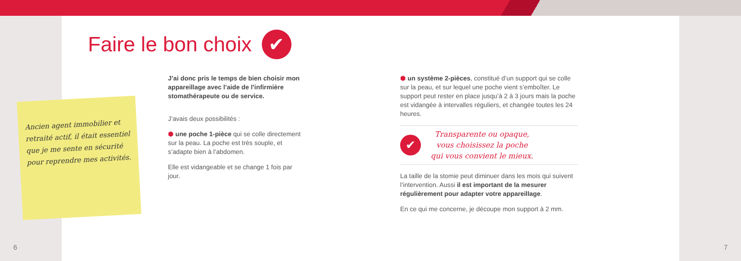Faire le bon choix ✔
Ancien agent immobilier et retraité actif, il était essentiel que je me sente en sécurité pour reprendre mes activités.
J’ai donc pris le temps de bien choisir mon appareillage avec l’aide de l’infirmière stomathérapeute ou de service.
J’avais deux possibilités :
⬢ une poche 1-pièce qui se colle directement sur la peau. La poche est très souple, et s’adapte bien à l’abdomen.
Elle est vidangeable et se change 1 fois par jour.
⬢ un système 2-pièces, constitué d’un support qui se colle sur la peau, et sur lequel une poche vient s’emboîter. Le support peut rester en place jusqu’à 2 à 3 jours mais la poche est vidangée à intervalles réguliers, et changée toutes les 24 heures.
✔
Transparente ou opaque,
vous choisissez la poche
qui vous convient le mieux.
La taille de la stomie peut diminuer dans les mois qui suivent l’intervention. Aussi il est important de la mesurer régulièrement pour adapter votre appareillage.
En ce qui me concerne, je découpe mon support à 2 mm.
6 7